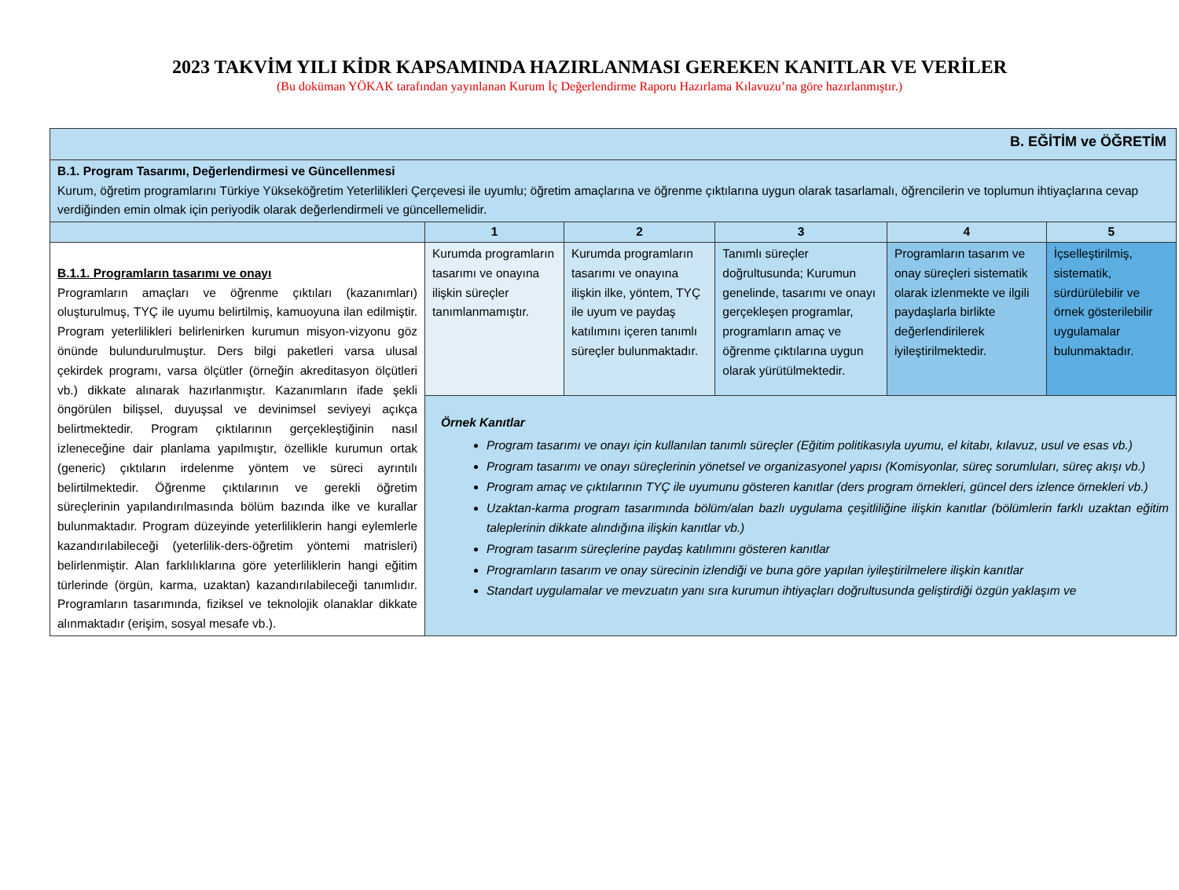2023 TAKVİM YILI KİDR KAPSAMINDA HAZIRLANMASI GEREKEN KANITLAR VE VERİLER
(Bu doküman YÖKAK tarafından yayınlanan Kurum İç Değerlendirme Raporu Hazırlama Kılavuzu’na göre hazırlanmıştır.)
| B. EĞİTİM ve ÖĞRETİM | | | | | |
| B.1. Program Tasarımı, Değerlendirmesi ve Güncellenmesi Kurum, öğretim programlarını Türkiye Yükseköğretim Yeterlilikleri Çerçevesi ile uyumlu; öğretim amaçlarına ve öğrenme çıktılarına uygun olarak tasarlamalı, öğrencilerin ve toplumun ihtiyaçlarına cevap verdiğinden emin olmak için periyodik olarak değerlendirmeli ve güncellemelidir. | | | | | |
| | 1 | 2 | 3 | 4 | 5 |
| B.1.1. Programların tasarımı ve onayı Programların amaçları ve öğrenme çıktıları (kazanımları) oluşturulmuş, TYÇ ile uyumu belirtilmiş, kamuoyuna ilan edilmiştir. Program yeterlilikleri belirlenirken kurumun misyon-vizyonu göz önünde bulundurulmuştur. Ders bilgi paketleri varsa ulusal çekirdek programı, varsa ölçütler (örneğin akreditasyon ölçütleri vb.) dikkate alınarak hazırlanmıştır. Kazanımların ifade şekli öngörülen bilişsel, duyuşsal ve devinimsel seviyeyi açıkça belirtmektedir. Program çıktılarının gerçekleştiğinin nasıl izleneceğine dair planlama yapılmıştır, özellikle kurumun ortak (generic) çıktıların irdelenme yöntem ve süreci ayrıntılı belirtilmektedir. Öğrenme çıktılarının ve gerekli öğretim süreçlerinin yapılandırılmasında bölüm bazında ilke ve kurallar bulunmaktadır. Program düzeyinde yeterliliklerin hangi eylemlerle kazandırılabileceği (yeterlilik-ders-öğretim yöntemi matrisleri) belirlenmiştir. Alan farklılıklarına göre yeterliliklerin hangi eğitim türlerinde (örgün, karma, uzaktan) kazandırılabileceği tanımlıdır. Programların tasarımında, fiziksel ve teknolojik olanaklar dikkate alınmaktadır (erişim, sosyal mesafe vb.). | Kurumda programların tasarımı ve onayına ilişkin süreçler tanımlanmamıştır. | Kurumda programların tasarımı ve onayına ilişkin ilke, yöntem, TYÇ ile uyum ve paydaş katılımını içeren tanımlı süreçler bulunmaktadır. | Tanımlı süreçler doğrultusunda; Kurumun genelinde, tasarımı ve onayı gerçekleşen programlar, programların amaç ve öğrenme çıktılarına uygun olarak yürütülmektedir. | Programların tasarım ve onay süreçleri sistematik olarak izlenmekte ve ilgili paydaşlarla birlikte değerlendirilerek iyileştirilmektedir. | İçselleştirilmiş, sistematik, sürdürülebilir ve örnek gösterilebilir uygulamalar bulunmaktadır. |
| | Örnek Kanıtlar Program tasarımı ve onayı için kullanılan tanımlı süreçler (Eğitim politikasıyla uyumu, el kitabı, kılavuz, usul ve esas vb.) Program tasarımı ve onayı süreçlerinin yönetsel ve organizasyonel yapısı (Komisyonlar, süreç sorumluları, süreç akışı vb.) Program amaç ve çıktılarının TYÇ ile uyumunu gösteren kanıtlar (ders program örnekleri, güncel ders izlence örnekleri vb.) Uzaktan-karma program tasarımında bölüm/alan bazlı uygulama çeşitliliğine ilişkin kanıtlar (bölümlerin farklı uzaktan eğitim taleplerinin dikkate alındığına ilişkin kanıtlar vb.) Program tasarım süreçlerine paydaş katılımını gösteren kanıtlar Programların tasarım ve onay sürecinin izlendiği ve buna göre yapılan iyileştirilmelere ilişkin kanıtlar Standart uygulamalar ve mevzuatın yanı sıra kurumun ihtiyaçları doğrultusunda geliştirdiği özgün yaklaşım ve | | | | |